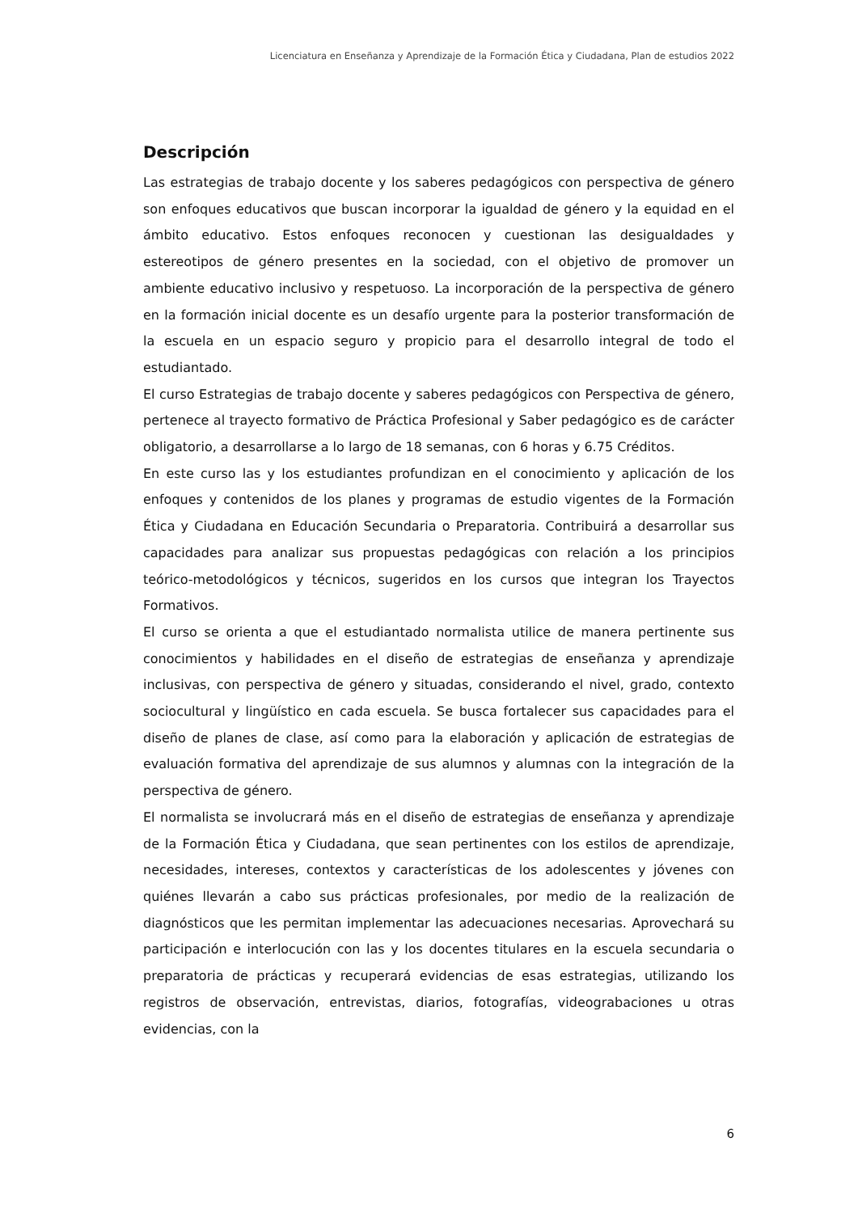Licenciatura en Enseñanza y Aprendizaje de la Formación Ética y Ciudadana, Plan de estudios 2022
Descripción
Las estrategias de trabajo docente y los saberes pedagógicos con perspectiva de género son enfoques educativos que buscan incorporar la igualdad de género y la equidad en el ámbito educativo. Estos enfoques reconocen y cuestionan las desigualdades y estereotipos de género presentes en la sociedad, con el objetivo de promover un ambiente educativo inclusivo y respetuoso. La incorporación de la perspectiva de género en la formación inicial docente es un desafío urgente para la posterior transformación de la escuela en un espacio seguro y propicio para el desarrollo integral de todo el estudiantado.
El curso Estrategias de trabajo docente y saberes pedagógicos con Perspectiva de género, pertenece al trayecto formativo de Práctica Profesional y Saber pedagógico es de carácter obligatorio, a desarrollarse a lo largo de 18 semanas, con 6 horas y 6.75 Créditos.
En este curso las y los estudiantes profundizan en el conocimiento y aplicación de los enfoques y contenidos de los planes y programas de estudio vigentes de la Formación Ética y Ciudadana en Educación Secundaria o Preparatoria. Contribuirá a desarrollar sus capacidades para analizar sus propuestas pedagógicas con relación a los principios teórico-metodológicos y técnicos, sugeridos en los cursos que integran los Trayectos Formativos.
El curso se orienta a que el estudiantado normalista utilice de manera pertinente sus conocimientos y habilidades en el diseño de estrategias de enseñanza y aprendizaje inclusivas, con perspectiva de género y situadas, considerando el nivel, grado, contexto sociocultural y lingüístico en cada escuela. Se busca fortalecer sus capacidades para el diseño de planes de clase, así como para la elaboración y aplicación de estrategias de evaluación formativa del aprendizaje de sus alumnos y alumnas con la integración de la perspectiva de género.
El normalista se involucrará más en el diseño de estrategias de enseñanza y aprendizaje de la Formación Ética y Ciudadana, que sean pertinentes con los estilos de aprendizaje, necesidades, intereses, contextos y características de los adolescentes y jóvenes con quiénes llevarán a cabo sus prácticas profesionales, por medio de la realización de diagnósticos que les permitan implementar las adecuaciones necesarias. Aprovechará su participación e interlocución con las y los docentes titulares en la escuela secundaria o preparatoria de prácticas y recuperará evidencias de esas estrategias, utilizando los registros de observación, entrevistas, diarios, fotografías, videograbaciones u otras evidencias, con la
6